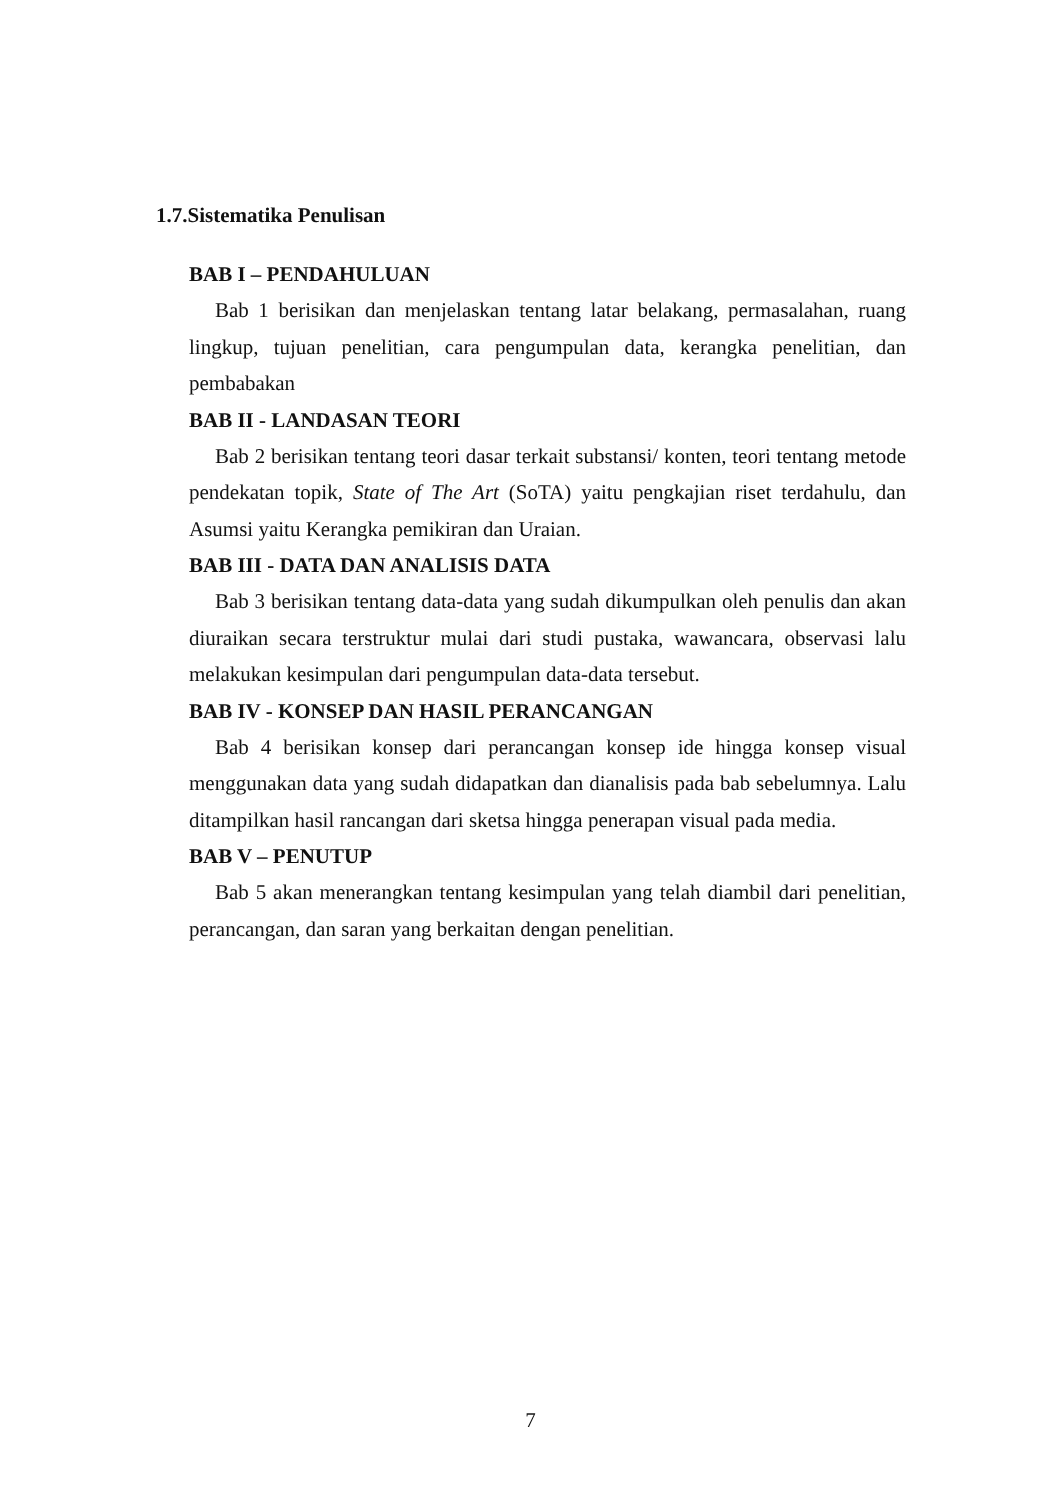1.7.Sistematika Penulisan
BAB I – PENDAHULUAN
Bab 1 berisikan dan menjelaskan tentang latar belakang, permasalahan, ruang lingkup, tujuan penelitian, cara pengumpulan data, kerangka penelitian, dan pembabakan
BAB II - LANDASAN TEORI
Bab 2 berisikan tentang teori dasar terkait substansi/ konten, teori tentang metode pendekatan topik, State of The Art (SoTA) yaitu pengkajian riset terdahulu, dan Asumsi yaitu Kerangka pemikiran dan Uraian.
BAB III - DATA DAN ANALISIS DATA
Bab 3 berisikan tentang data-data yang sudah dikumpulkan oleh penulis dan akan diuraikan secara terstruktur mulai dari studi pustaka, wawancara, observasi lalu melakukan kesimpulan dari pengumpulan data-data tersebut.
BAB IV - KONSEP DAN HASIL PERANCANGAN
Bab 4 berisikan konsep dari perancangan konsep ide hingga konsep visual menggunakan data yang sudah didapatkan dan dianalisis pada bab sebelumnya. Lalu ditampilkan hasil rancangan dari sketsa hingga penerapan visual pada media.
BAB V – PENUTUP
Bab 5 akan menerangkan tentang kesimpulan yang telah diambil dari penelitian, perancangan, dan saran yang berkaitan dengan penelitian.
7